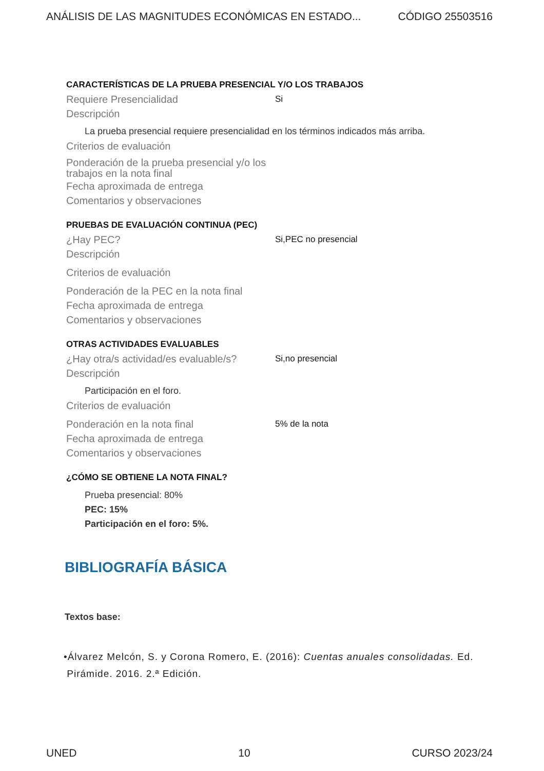ANÁLISIS DE LAS MAGNITUDES ECONÓMICAS EN ESTADO... CÓDIGO 25503516
CARACTERÍSTICAS DE LA PRUEBA PRESENCIAL Y/O LOS TRABAJOS
Requiere Presencialidad Si
Descripción
La prueba presencial requiere presencialidad en los términos indicados más arriba.
Criterios de evaluación
Ponderación de la prueba presencial y/o los trabajos en la nota final
Fecha aproximada de entrega
Comentarios y observaciones
PRUEBAS DE EVALUACIÓN CONTINUA (PEC)
¿Hay PEC? Si,PEC no presencial
Descripción
Criterios de evaluación
Ponderación de la PEC en la nota final
Fecha aproximada de entrega
Comentarios y observaciones
OTRAS ACTIVIDADES EVALUABLES
¿Hay otra/s actividad/es evaluable/s? Si,no presencial
Descripción
Participación en el foro.
Criterios de evaluación
Ponderación en la nota final 5% de la nota
Fecha aproximada de entrega
Comentarios y observaciones
¿CÓMO SE OBTIENE LA NOTA FINAL?
Prueba presencial: 80%
PEC: 15%
Participación en el foro: 5%.
BIBLIOGRAFÍA BÁSICA
Textos base:
•Álvarez Melcón, S. y Corona Romero, E. (2016): Cuentas anuales consolidadas. Ed.
Pirámide. 2016. 2.ª Edición.
UNED 10 CURSO 2023/24